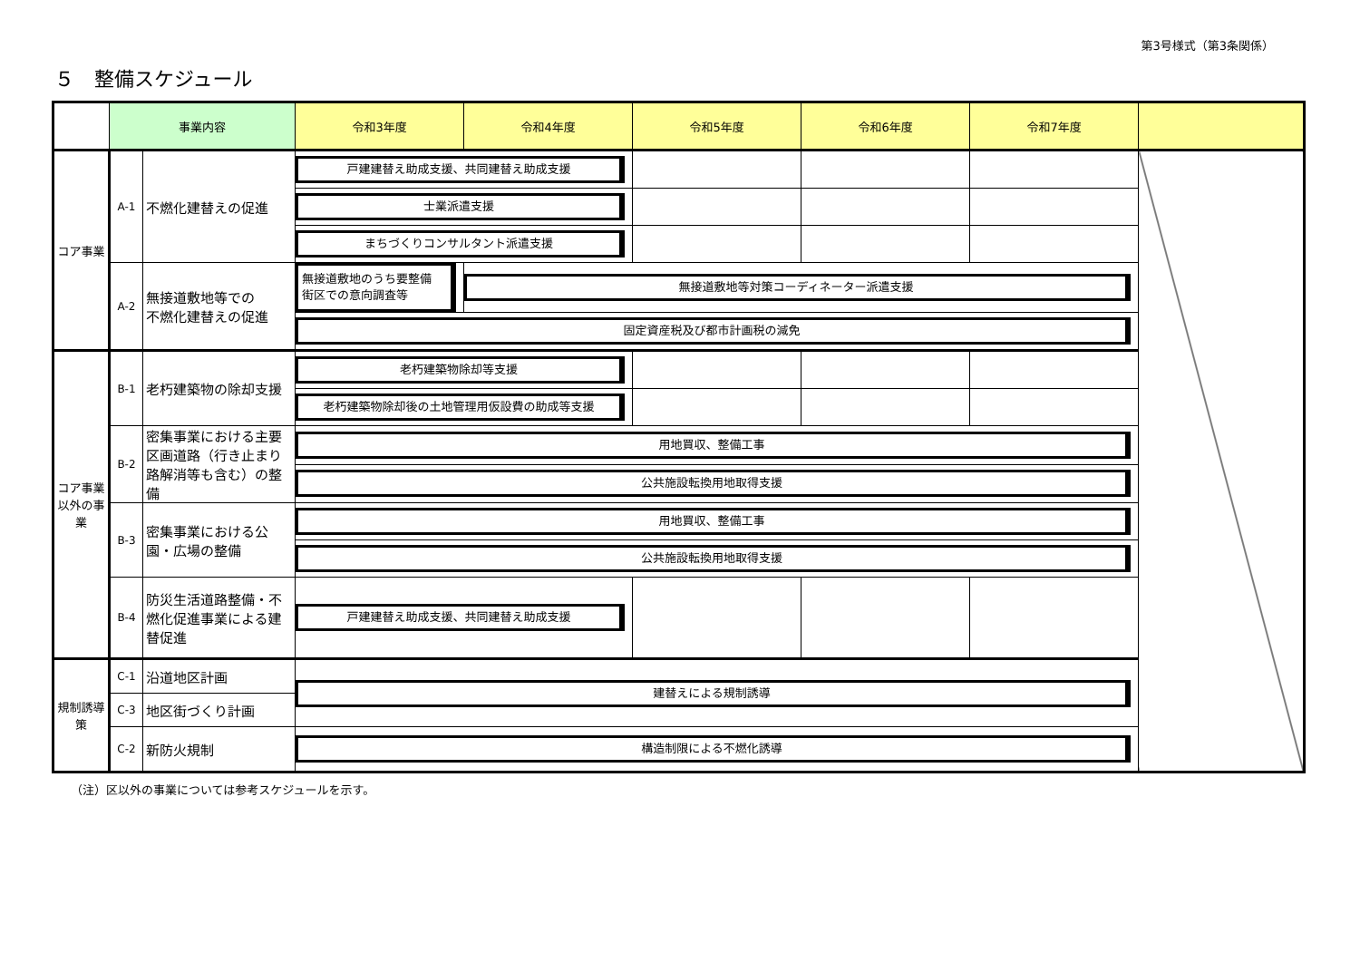第3号様式（第3条関係）
５　整備スケジュール
| | 事業内容 | | 令和3年度 | 令和4年度 | 令和5年度 | 令和6年度 | 令和7年度 | |
| --- | --- | --- | --- | --- | --- | --- | --- | --- |
| コア事業 | A-1 | 不燃化建替えの促進 | 戸建建替え助成支援、共同建替え助成支援 | | | | | |
| | | | 士業派遣支援 | | | | | |
| | | | まちづくりコンサルタント派遣支援 | | | | | |
| | A-2 | 無接道敷地等での 不燃化建替えの促進 | 無接道敷地のうち要整備 街区での意向調査等 | 無接道敷地等対策コーディネーター派遣支援 | | | | |
| | | | 固定資産税及び都市計画税の減免 | | | | | |
| コア事業 以外の事 業 | B-1 | 老朽建築物の除却支援 | 老朽建築物除却等支援 | | | | | |
| | | | 老朽建築物除却後の土地管理用仮設費の助成等支援 | | | | | |
| | B-2 | 密集事業における主要区画道路（行き止まり路解消等も含む）の整備 | 用地買収、整備工事 | | | | | |
| | | | 公共施設転換用地取得支援 | | | | | |
| | B-3 | 密集事業における公園・広場の整備 | 用地買収、整備工事 | | | | | |
| | | | 公共施設転換用地取得支援 | | | | | |
| | B-4 | 防災生活道路整備・不燃化促進事業による建替促進 | 戸建建替え助成支援、共同建替え助成支援 | | | | | |
| 規制誘導 策 | C-1 | 沿道地区計画 | 建替えによる規制誘導 | | | | | |
| | C-3 | 地区街づくり計画 | | | | | | |
| | C-2 | 新防火規制 | 構造制限による不燃化誘導 | | | | | |
（注）区以外の事業については参考スケジュールを示す。